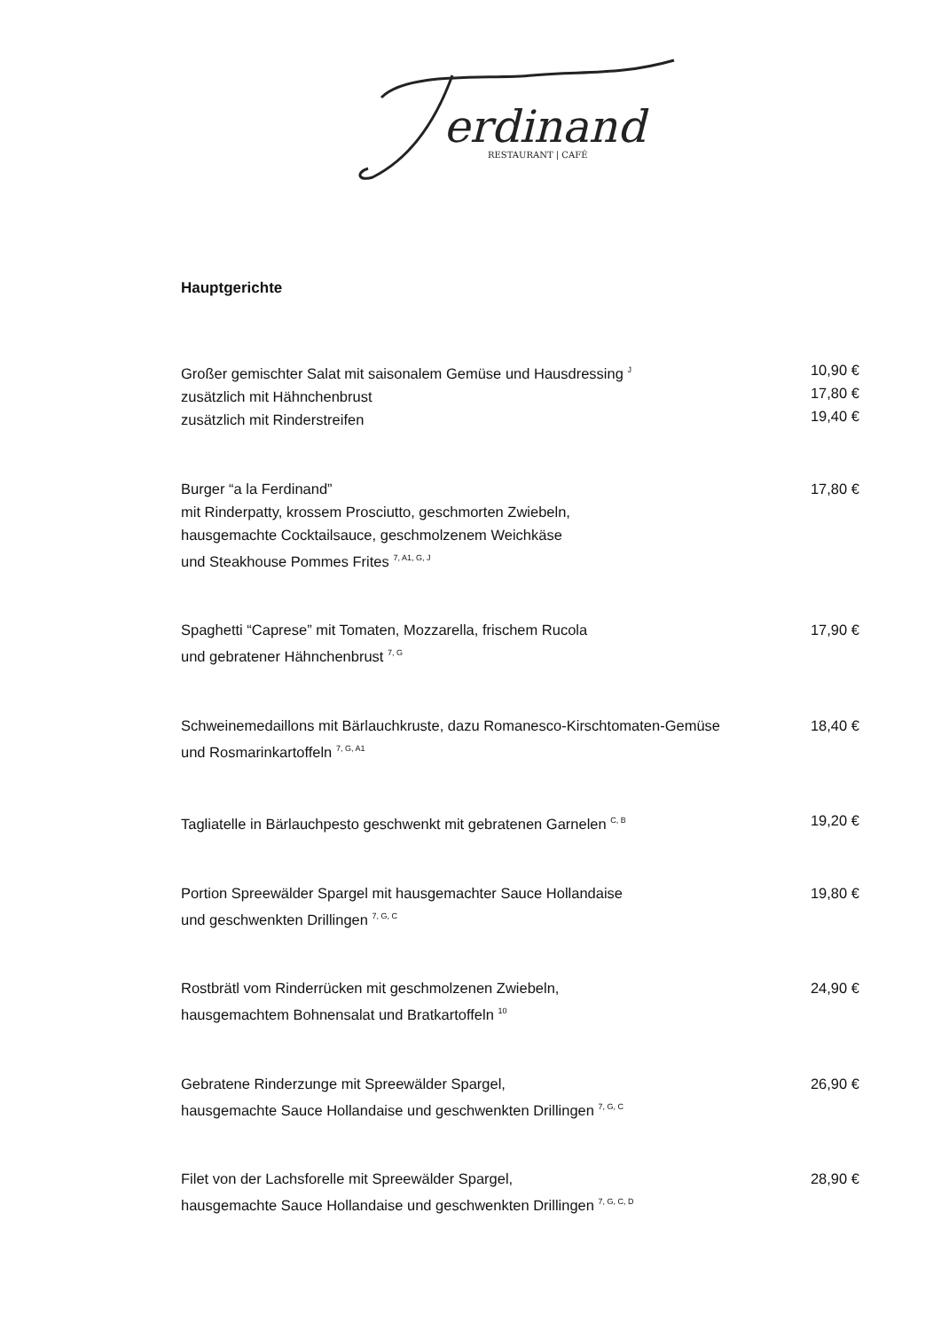erdinand
RESTAURANT | CAFÉ
Hauptgerichte
Großer gemischter Salat mit saisonalem Gemüse und Hausdressing <sup>J</sup>
zusätzlich mit Hähnchenbrust
zusätzlich mit Rinderstreifen
10,90 €
17,80 €
19,40 €
Burger “a la Ferdinand”
mit Rinderpatty, krossem Prosciutto, geschmorten Zwiebeln,
hausgemachte Cocktailsauce, geschmolzenem Weichkäse
und Steakhouse Pommes Frites <sup>7, A1, G, J</sup>
17,80 €
Spaghetti “Caprese” mit Tomaten, Mozzarella, frischem Rucola
und gebratener Hähnchenbrust <sup>7, G</sup>
17,90 €
Schweinemedaillons mit Bärlauchkruste, dazu Romanesco-Kirschtomaten-Gemüse
und Rosmarinkartoffeln <sup>7, G, A1</sup>
18,40 €
Tagliatelle in Bärlauchpesto geschwenkt mit gebratenen Garnelen <sup>C, B</sup>
19,20 €
Portion Spreewälder Spargel mit hausgemachter Sauce Hollandaise
und geschwenkten Drillingen <sup>7, G, C</sup>
19,80 €
Rostbrätl vom Rinderrücken mit geschmolzenen Zwiebeln,
hausgemachtem Bohnensalat und Bratkartoffeln <sup>10</sup>
24,90 €
Gebratene Rinderzunge mit Spreewälder Spargel,
hausgemachte Sauce Hollandaise und geschwenkten Drillingen <sup>7, G, C</sup>
26,90 €
Filet von der Lachsforelle mit Spreewälder Spargel,
hausgemachte Sauce Hollandaise und geschwenkten Drillingen <sup>7, G, C, D</sup>
28,90 €